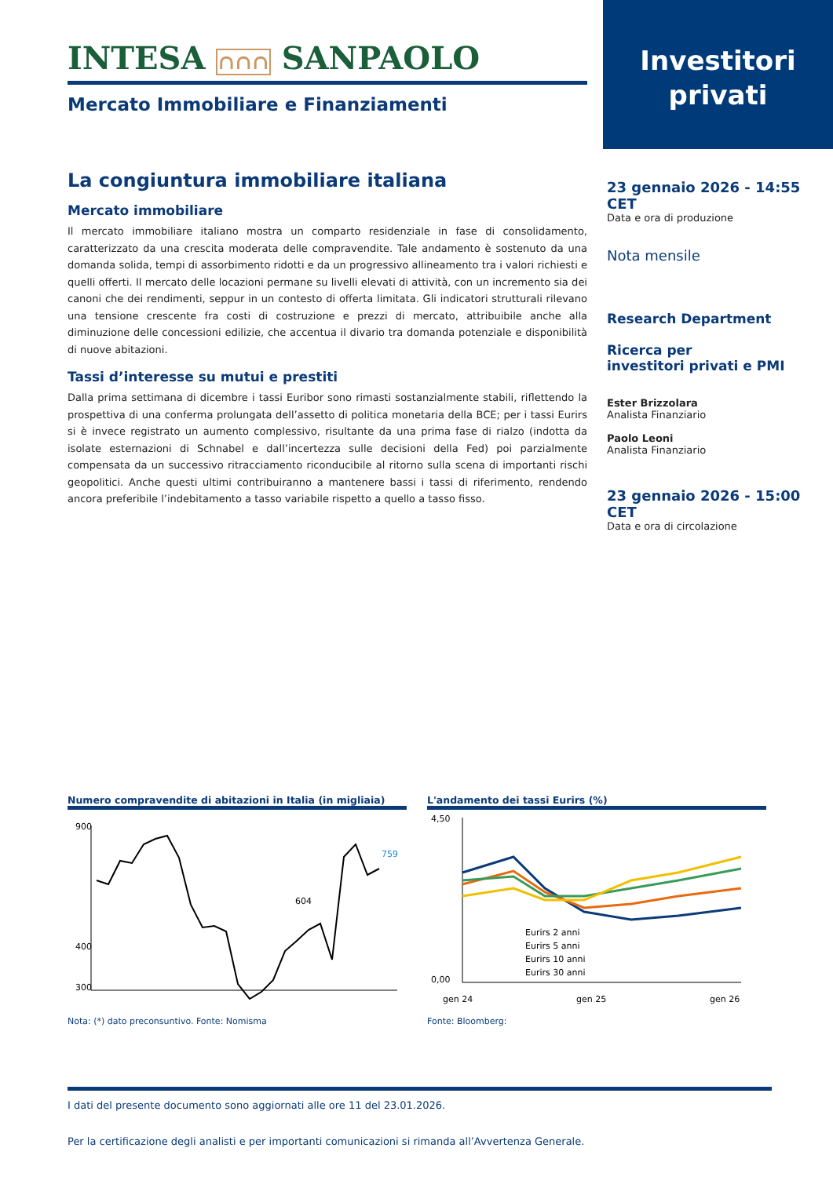INTESA ∩∩∩ SANPAOLO
Mercato Immobiliare e Finanziamenti
La congiuntura immobiliare italiana
Mercato immobiliare
Il mercato immobiliare italiano mostra un comparto residenziale in fase di consolidamento, caratterizzato da una crescita moderata delle compravendite. Tale andamento è sostenuto da una domanda solida, tempi di assorbimento ridotti e da un progressivo allineamento tra i valori richiesti e quelli offerti. Il mercato delle locazioni permane su livelli elevati di attività, con un incremento sia dei canoni che dei rendimenti, seppur in un contesto di offerta limitata. Gli indicatori strutturali rilevano una tensione crescente fra costi di costruzione e prezzi di mercato, attribuibile anche alla diminuzione delle concessioni edilizie, che accentua il divario tra domanda potenziale e disponibilità di nuove abitazioni.
Tassi d’interesse su mutui e prestiti
Dalla prima settimana di dicembre i tassi Euribor sono rimasti sostanzialmente stabili, riflettendo la prospettiva di una conferma prolungata dell’assetto di politica monetaria della BCE; per i tassi Eurirs si è invece registrato un aumento complessivo, risultante da una prima fase di rialzo (indotta da isolate esternazioni di Schnabel e dall’incertezza sulle decisioni della Fed) poi parzialmente compensata da un successivo ritracciamento riconducibile al ritorno sulla scena di importanti rischi geopolitici. Anche questi ultimi contribuiranno a mantenere bassi i tassi di riferimento, rendendo ancora preferibile l’indebitamento a tasso variabile rispetto a quello a tasso fisso.
Investitori
privati
23 gennaio 2026 - 14:55 CET
Data e ora di produzione
Nota mensile
Research Department
Ricerca per
investitori privati e PMI
Ester Brizzolara
Analista Finanziario
Paolo Leoni
Analista Finanziario
23 gennaio 2026 - 15:00 CET
Data e ora di circolazione
Numero compravendite di abitazioni in Italia (in migliaia)
900
400
300
604
759
Nota: (*) dato preconsuntivo. Fonte: Nomisma
L'andamento dei tassi Eurirs (%)
4,50
0,00
Eurirs 2 anni
Eurirs 5 anni
Eurirs 10 anni
Eurirs 30 anni
gen 24
gen 25
gen 26
Fonte: Bloomberg:
I dati del presente documento sono aggiornati alle ore 11 del 23.01.2026.
Per la certificazione degli analisti e per importanti comunicazioni si rimanda all’Avvertenza Generale.